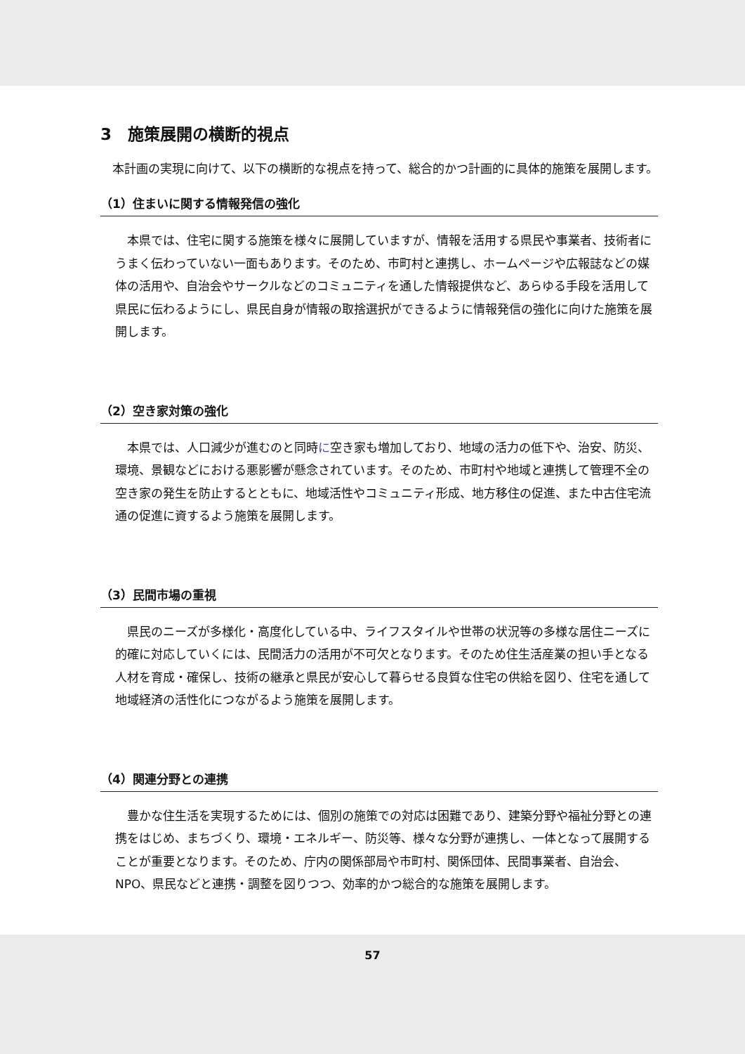3　施策展開の横断的視点
　本計画の実現に向けて、以下の横断的な視点を持って、総合的かつ計画的に具体的施策を展開します。
（1）住まいに関する情報発信の強化
　本県では、住宅に関する施策を様々に展開していますが、情報を活用する県民や事業者、技術者にうまく伝わっていない一面もあります。そのため、市町村と連携し、ホームページや広報誌などの媒体の活用や、自治会やサークルなどのコミュニティを通した情報提供など、あらゆる手段を活用して県民に伝わるようにし、県民自身が情報の取捨選択ができるように情報発信の強化に向けた施策を展開します。
（2）空き家対策の強化
　本県では、人口減少が進むのと同時に空き家も増加しており、地域の活力の低下や、治安、防災、環境、景観などにおける悪影響が懸念されています。そのため、市町村や地域と連携して管理不全の空き家の発生を防止するとともに、地域活性やコミュニティ形成、地方移住の促進、また中古住宅流通の促進に資するよう施策を展開します。
（3）民間市場の重視
　県民のニーズが多様化・高度化している中、ライフスタイルや世帯の状況等の多様な居住ニーズに的確に対応していくには、民間活力の活用が不可欠となります。そのため住生活産業の担い手となる人材を育成・確保し、技術の継承と県民が安心して暮らせる良質な住宅の供給を図り、住宅を通して地域経済の活性化につながるよう施策を展開します。
（4）関連分野との連携
　豊かな住生活を実現するためには、個別の施策での対応は困難であり、建築分野や福祉分野との連携をはじめ、まちづくり、環境・エネルギー、防災等、様々な分野が連携し、一体となって展開することが重要となります。そのため、庁内の関係部局や市町村、関係団体、民間事業者、自治会、NPO、県民などと連携・調整を図りつつ、効率的かつ総合的な施策を展開します。
57